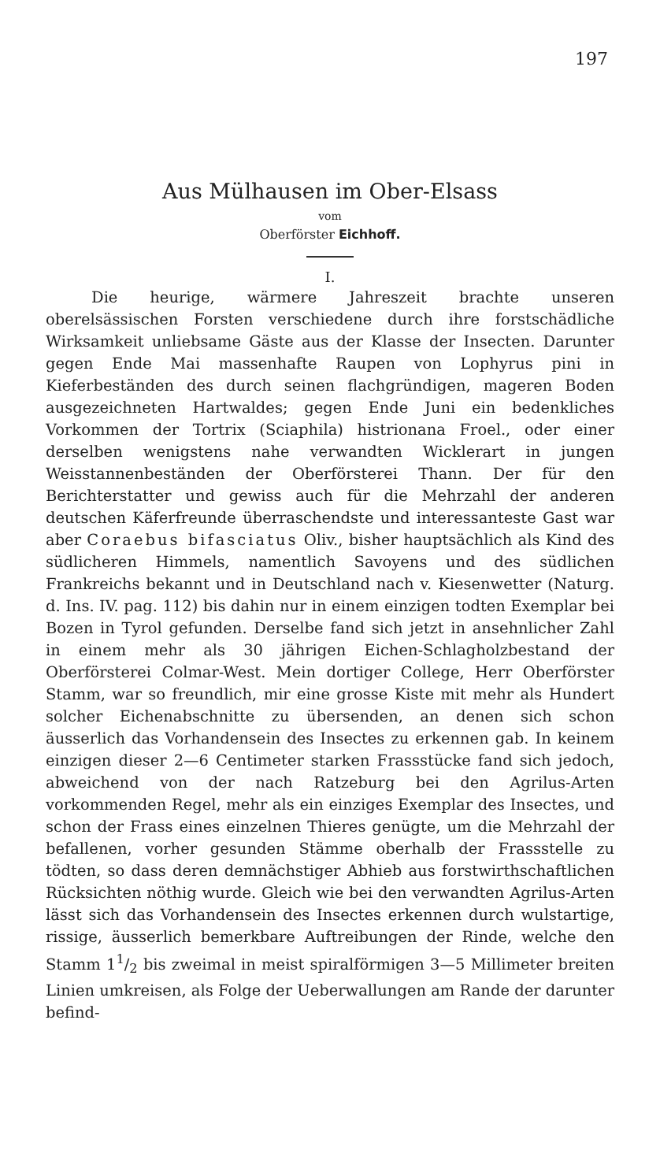197
Aus Mülhausen im Ober-Elsass
vom
Oberförster Eichhoff.
I.
Die heurige, wärmere Jahreszeit brachte unseren oberelsässischen Forsten verschiedene durch ihre forstschädliche Wirksamkeit unliebsame Gäste aus der Klasse der Insecten. Darunter gegen Ende Mai massenhafte Raupen von Lophyrus pini in Kieferbeständen des durch seinen flachgründigen, mageren Boden ausgezeichneten Hartwaldes; gegen Ende Juni ein bedenkliches Vorkommen der Tortrix (Sciaphila) histrionana Froel., oder einer derselben wenigstens nahe verwandten Wicklerart in jungen Weisstannenbeständen der Oberförsterei Thann. Der für den Berichterstatter und gewiss auch für die Mehrzahl der anderen deutschen Käferfreunde überraschendste und interessanteste Gast war aber Coraebus bifasciatus Oliv., bisher hauptsächlich als Kind des südlicheren Himmels, namentlich Savoyens und des südlichen Frankreichs bekannt und in Deutschland nach v. Kiesenwetter (Naturg. d. Ins. IV. pag. 112) bis dahin nur in einem einzigen todten Exemplar bei Bozen in Tyrol gefunden. Derselbe fand sich jetzt in ansehnlicher Zahl in einem mehr als 30 jährigen Eichen-Schlagholzbestand der Oberförsterei Colmar-West. Mein dortiger College, Herr Oberförster Stamm, war so freundlich, mir eine grosse Kiste mit mehr als Hundert solcher Eichenabschnitte zu übersenden, an denen sich schon äusserlich das Vorhandensein des Insectes zu erkennen gab. In keinem einzigen dieser 2—6 Centimeter starken Frassstücke fand sich jedoch, abweichend von der nach Ratzeburg bei den Agrilus-Arten vorkommenden Regel, mehr als ein einziges Exemplar des Insectes, und schon der Frass eines einzelnen Thieres genügte, um die Mehrzahl der befallenen, vorher gesunden Stämme oberhalb der Frassstelle zu tödten, so dass deren demnächstiger Abhieb aus forstwirthschaftlichen Rücksichten nöthig wurde. Gleich wie bei den verwandten Agrilus-Arten lässt sich das Vorhandensein des Insectes erkennen durch wulstartige, rissige, äusserlich bemerkbare Auftreibungen der Rinde, welche den Stamm 11/2 bis zweimal in meist spiralförmigen 3—5 Millimeter breiten Linien umkreisen, als Folge der Ueberwallungen am Rande der darunter befind-